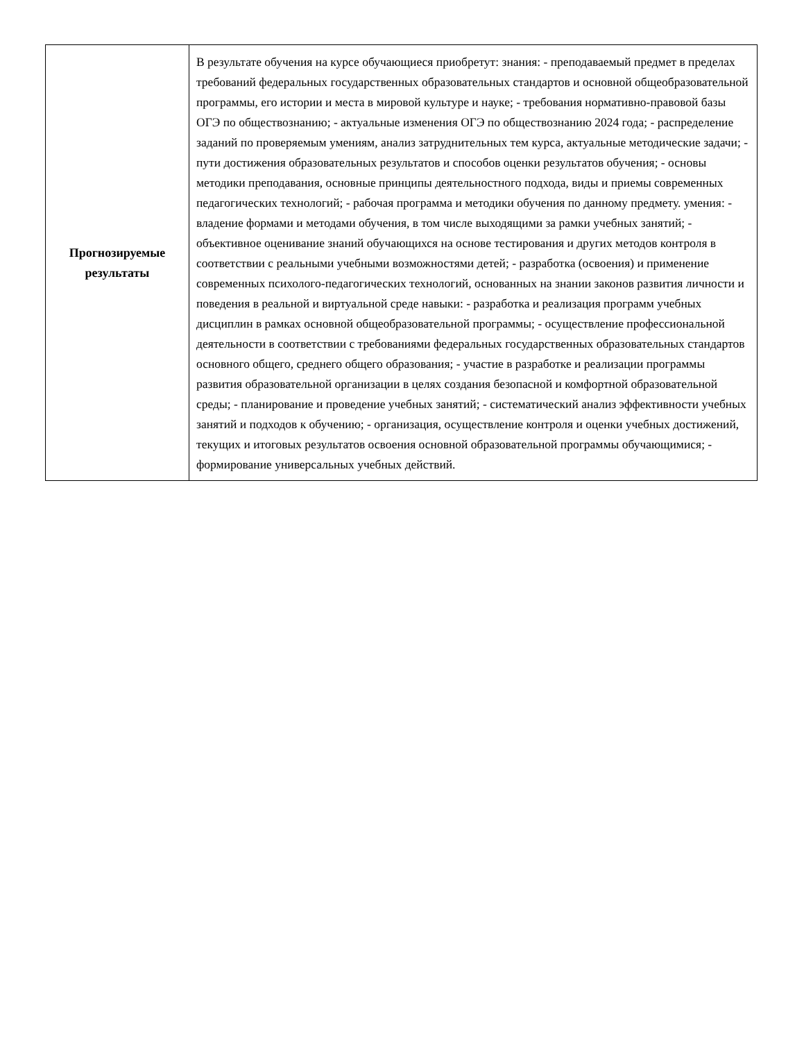| Прогнозируемые результаты | В результате обучения на курсе обучающиеся приобретут: знания: - преподаваемый предмет в пределах требований федеральных государственных образовательных стандартов и основной общеобразовательной программы, его истории и места в мировой культуре и науке; - требования нормативно-правовой базы ОГЭ по обществознанию; - актуальные изменения ОГЭ по обществознанию 2024 года; - распределение заданий по проверяемым умениям, анализ затруднительных тем курса, актуальные методические задачи; - пути достижения образовательных результатов и способов оценки результатов обучения; - основы методики преподавания, основные принципы деятельностного подхода, виды и приемы современных педагогических технологий; - рабочая программа и методики обучения по данному предмету. умения: - владение формами и методами обучения, в том числе выходящими за рамки учебных занятий; - объективное оценивание знаний обучающихся на основе тестирования и других методов контроля в соответствии с реальными учебными возможностями детей; - разработка (освоения) и применение современных психолого-педагогических технологий, основанных на знании законов развития личности и поведения в реальной и виртуальной среде навыки: - разработка и реализация программ учебных дисциплин в рамках основной общеобразовательной программы; - осуществление профессиональной деятельности в соответствии с требованиями федеральных государственных образовательных стандартов основного общего, среднего общего образования; - участие в разработке и реализации программы развития образовательной организации в целях создания безопасной и комфортной образовательной среды; - планирование и проведение учебных занятий; - систематический анализ эффективности учебных занятий и подходов к обучению; - организация, осуществление контроля и оценки учебных достижений, текущих и итоговых результатов освоения основной образовательной программы обучающимися; - формирование универсальных учебных действий. |